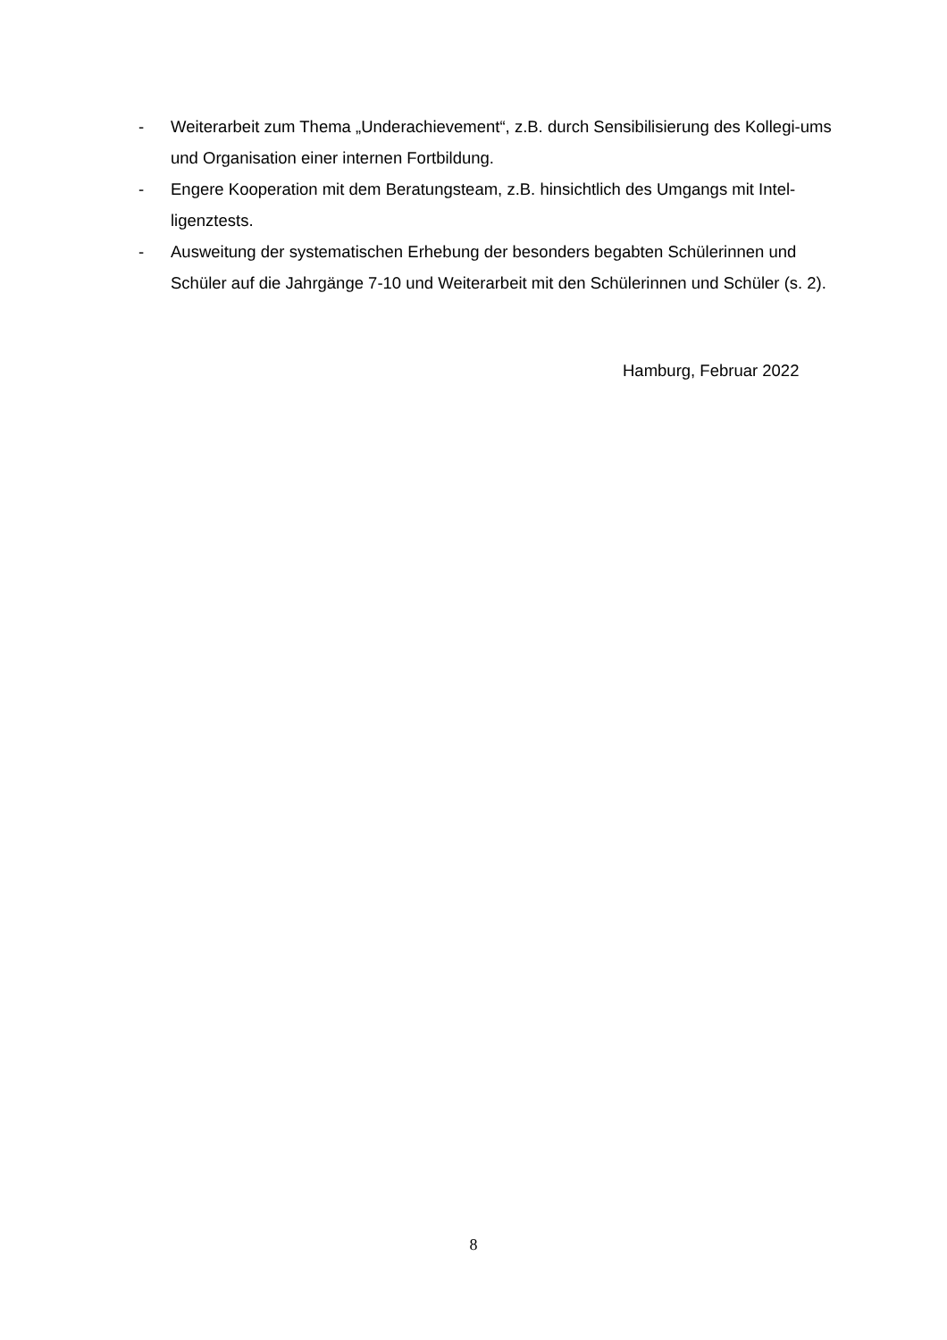- Weiterarbeit zum Thema „Underachievement“, z.B. durch Sensibilisierung des Kollegi-ums und Organisation einer internen Fortbildung.
- Engere Kooperation mit dem Beratungsteam, z.B. hinsichtlich des Umgangs mit Intel-ligenztests.
- Ausweitung der systematischen Erhebung der besonders begabten Schülerinnen und Schüler auf die Jahrgänge 7-10 und Weiterarbeit mit den Schülerinnen und Schüler (s. 2).
Hamburg, Februar 2022
8